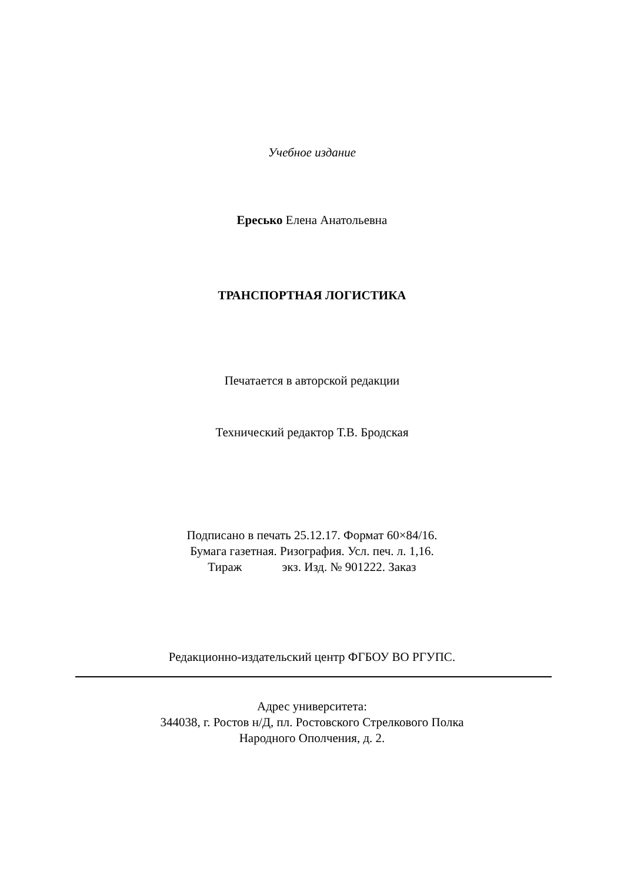Учебное издание
Ересько Елена Анатольевна
ТРАНСПОРТНАЯ ЛОГИСТИКА
Печатается в авторской редакции
Технический редактор Т.В. Бродская
Подписано в печать 25.12.17. Формат 60×84/16.
Бумага газетная. Ризография. Усл. печ. л. 1,16.
Тираж экз. Изд. № 901222. Заказ
Редакционно-издательский центр ФГБОУ ВО РГУПС.
Адрес университета:
344038, г. Ростов н/Д, пл. Ростовского Стрелкового Полка
Народного Ополчения, д. 2.